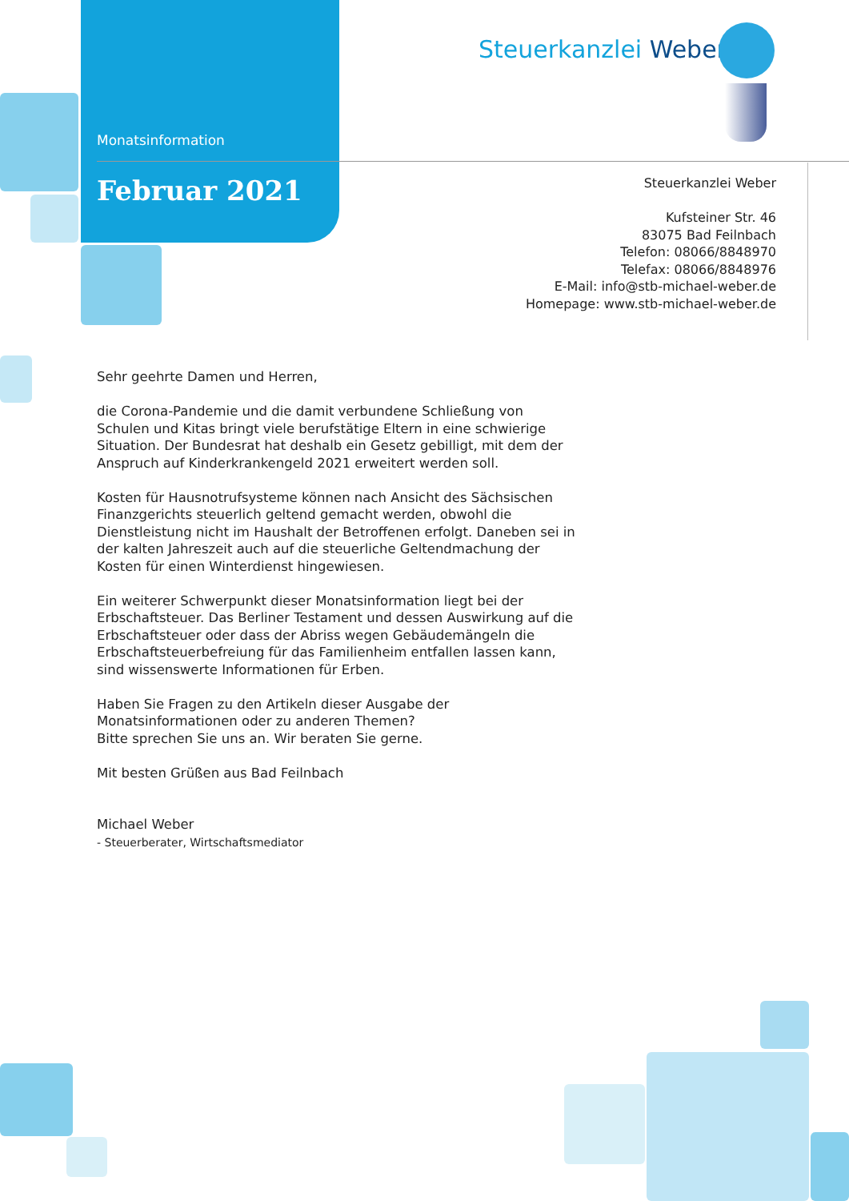Monatsinformation
Februar 2021
Steuerkanzlei Weber
Steuerkanzlei Weber
Kufsteiner Str. 46
83075 Bad Feilnbach
Telefon: 08066/8848970
Telefax: 08066/8848976
E-Mail: info@stb-michael-weber.de
Homepage: www.stb-michael-weber.de
Sehr geehrte Damen und Herren,
die Corona-Pandemie und die damit verbundene Schließung von Schulen und Kitas bringt viele berufstätige Eltern in eine schwierige Situation. Der Bundesrat hat deshalb ein Gesetz gebilligt, mit dem der Anspruch auf Kinderkrankengeld 2021 erweitert werden soll.
Kosten für Hausnotrufsysteme können nach Ansicht des Sächsischen Finanzgerichts steuerlich geltend gemacht werden, obwohl die Dienstleistung nicht im Haushalt der Betroffenen erfolgt. Daneben sei in der kalten Jahreszeit auch auf die steuerliche Geltendmachung der Kosten für einen Winterdienst hingewiesen.
Ein weiterer Schwerpunkt dieser Monatsinformation liegt bei der Erbschaftsteuer. Das Berliner Testament und dessen Auswirkung auf die Erbschaftsteuer oder dass der Abriss wegen Gebäudemängeln die Erbschaftsteuerbefreiung für das Familienheim entfallen lassen kann, sind wissenswerte Informationen für Erben.
Haben Sie Fragen zu den Artikeln dieser Ausgabe der Monatsinformationen oder zu anderen Themen?
Bitte sprechen Sie uns an. Wir beraten Sie gerne.
Mit besten Grüßen aus Bad Feilnbach
Michael Weber
- Steuerberater, Wirtschaftsmediator